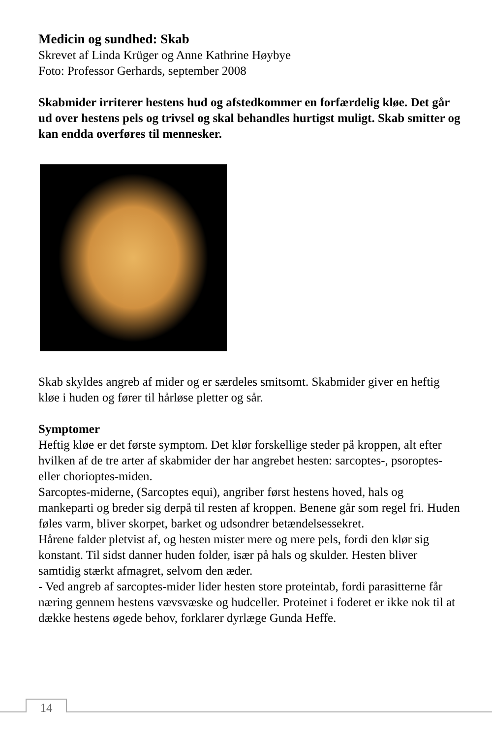Medicin og sundhed: Skab
Skrevet af Linda Krüger og Anne Kathrine Høybye
Foto: Professor Gerhards, september 2008
Skabmider irriterer hestens hud og afstedkommer en forfærdelig kløe. Det går ud over hestens pels og trivsel og skal behandles hurtigst muligt. Skab smitter og kan endda overføres til mennesker.
Skab skyldes angreb af mider og er særdeles smitsomt. Skabmider giver en heftig kløe i huden og fører til hårløse pletter og sår.
Symptomer
Heftig kløe er det første symptom. Det klør forskellige steder på kroppen, alt efter hvilken af de tre arter af skabmider der har angrebet hesten: sarcoptes-, psoroptes- eller chorioptes-miden.
Sarcoptes-miderne, (Sarcoptes equi), angriber først hestens hoved, hals og mankeparti og breder sig derpå til resten af kroppen. Benene går som regel fri. Huden føles varm, bliver skorpet, barket og udsondrer betændelsessekret.
Hårene falder pletvist af, og hesten mister mere og mere pels, fordi den klør sig konstant. Til sidst danner huden folder, især på hals og skulder. Hesten bliver samtidig stærkt afmagret, selvom den æder.
- Ved angreb af sarcoptes-mider lider hesten store proteintab, fordi parasitterne får næring gennem hestens vævsvæske og hudceller. Proteinet i foderet er ikke nok til at dække hestens øgede behov, forklarer dyrlæge Gunda Heffe.
14